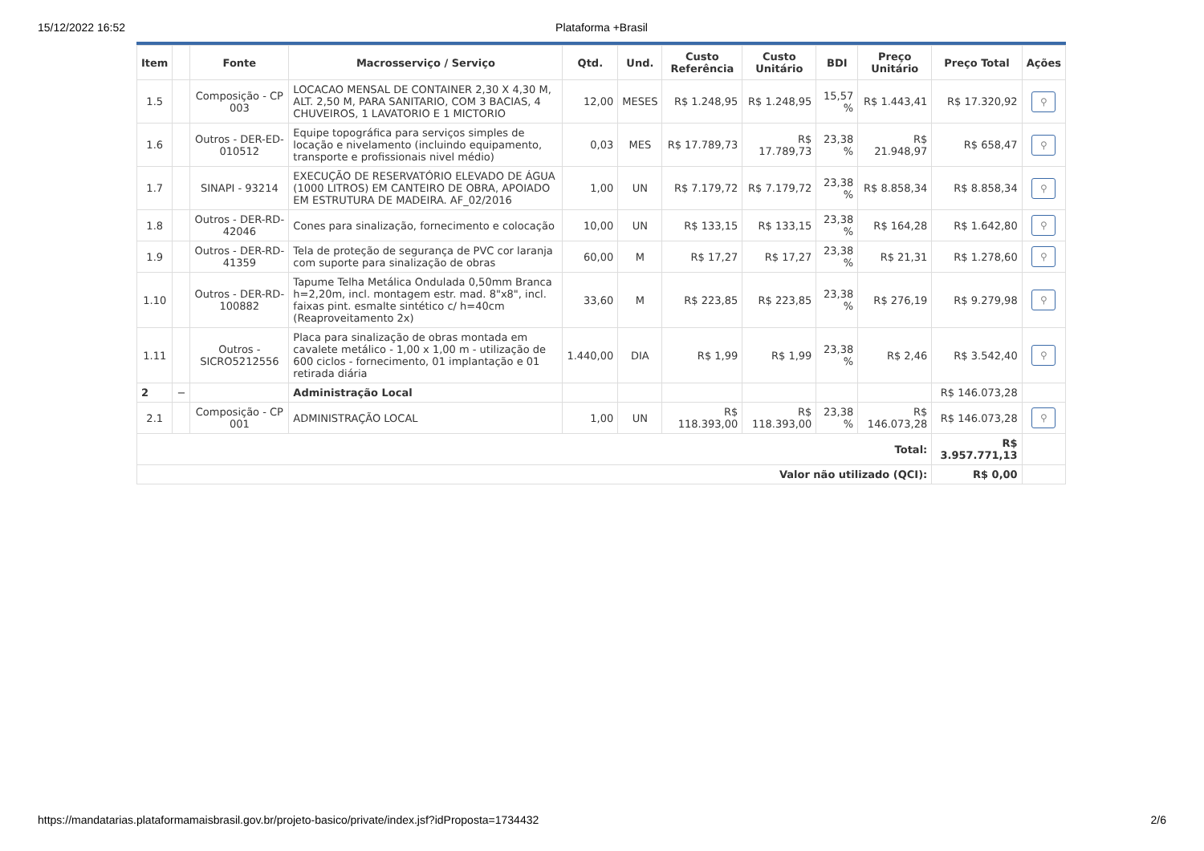15/12/2022 16:52 Plataforma +Brasil
| Item | | Fonte | Macrosserviço / Serviço | Qtd. | Und. | Custo Referência | Custo Unitário | BDI | Preço Unitário | Preço Total | Ações |
| --- | --- | --- | --- | --- | --- | --- | --- | --- | --- | --- | --- |
| 1.5 | | Composição - CP 003 | LOCACAO MENSAL DE CONTAINER 2,30 X 4,30 M, ALT. 2,50 M, PARA SANITARIO, COM 3 BACIAS, 4 CHUVEIROS, 1 LAVATORIO E 1 MICTORIO | 12,00 | MESES | R$ 1.248,95 | R$ 1.248,95 | 15,57 % | R$ 1.443,41 | R$ 17.320,92 | ⚲ |
| 1.6 | | Outros - DER-ED-010512 | Equipe topográfica para serviços simples de locação e nivelamento (incluindo equipamento, transporte e profissionais nivel médio) | 0,03 | MES | R$ 17.789,73 | R$ 17.789,73 | 23,38 % | R$ 21.948,97 | R$ 658,47 | ⚲ |
| 1.7 | | SINAPI - 93214 | EXECUÇÃO DE RESERVATÓRIO ELEVADO DE ÁGUA (1000 LITROS) EM CANTEIRO DE OBRA, APOIADO EM ESTRUTURA DE MADEIRA. AF_02/2016 | 1,00 | UN | R$ 7.179,72 | R$ 7.179,72 | 23,38 % | R$ 8.858,34 | R$ 8.858,34 | ⚲ |
| 1.8 | | Outros - DER-RD-42046 | Cones para sinalização, fornecimento e colocação | 10,00 | UN | R$ 133,15 | R$ 133,15 | 23,38 % | R$ 164,28 | R$ 1.642,80 | ⚲ |
| 1.9 | | Outros - DER-RD-41359 | Tela de proteção de segurança de PVC cor laranja com suporte para sinalização de obras | 60,00 | M | R$ 17,27 | R$ 17,27 | 23,38 % | R$ 21,31 | R$ 1.278,60 | ⚲ |
| 1.10 | | Outros - DER-RD-100882 | Tapume Telha Metálica Ondulada 0,50mm Branca h=2,20m, incl. montagem estr. mad. 8"x8", incl. faixas pint. esmalte sintético c/ h=40cm (Reaproveitamento 2x) | 33,60 | M | R$ 223,85 | R$ 223,85 | 23,38 % | R$ 276,19 | R$ 9.279,98 | ⚲ |
| 1.11 | | Outros - SICRO5212556 | Placa para sinalização de obras montada em cavalete metálico - 1,00 x 1,00 m - utilização de 600 ciclos - fornecimento, 01 implantação e 01 retirada diária | 1.440,00 | DIA | R$ 1,99 | R$ 1,99 | 23,38 % | R$ 2,46 | R$ 3.542,40 | ⚲ |
| 2 | − | | Administração Local | | | | | | | R$ 146.073,28 | |
| 2.1 | | Composição - CP 001 | ADMINISTRAÇÃO LOCAL | 1,00 | UN | R$ 118.393,00 | R$ 118.393,00 | 23,38 % | R$ 146.073,28 | R$ 146.073,28 | ⚲ |
| Total: | | | | | | | | | | R$ 3.957.771,13 | |
| Valor não utilizado (QCI): | | | | | | | | | | R$ 0,00 | |
https://mandatarias.plataformamaisbrasil.gov.br/projeto-basico/private/index.jsf?idProposta=1734432 2/6